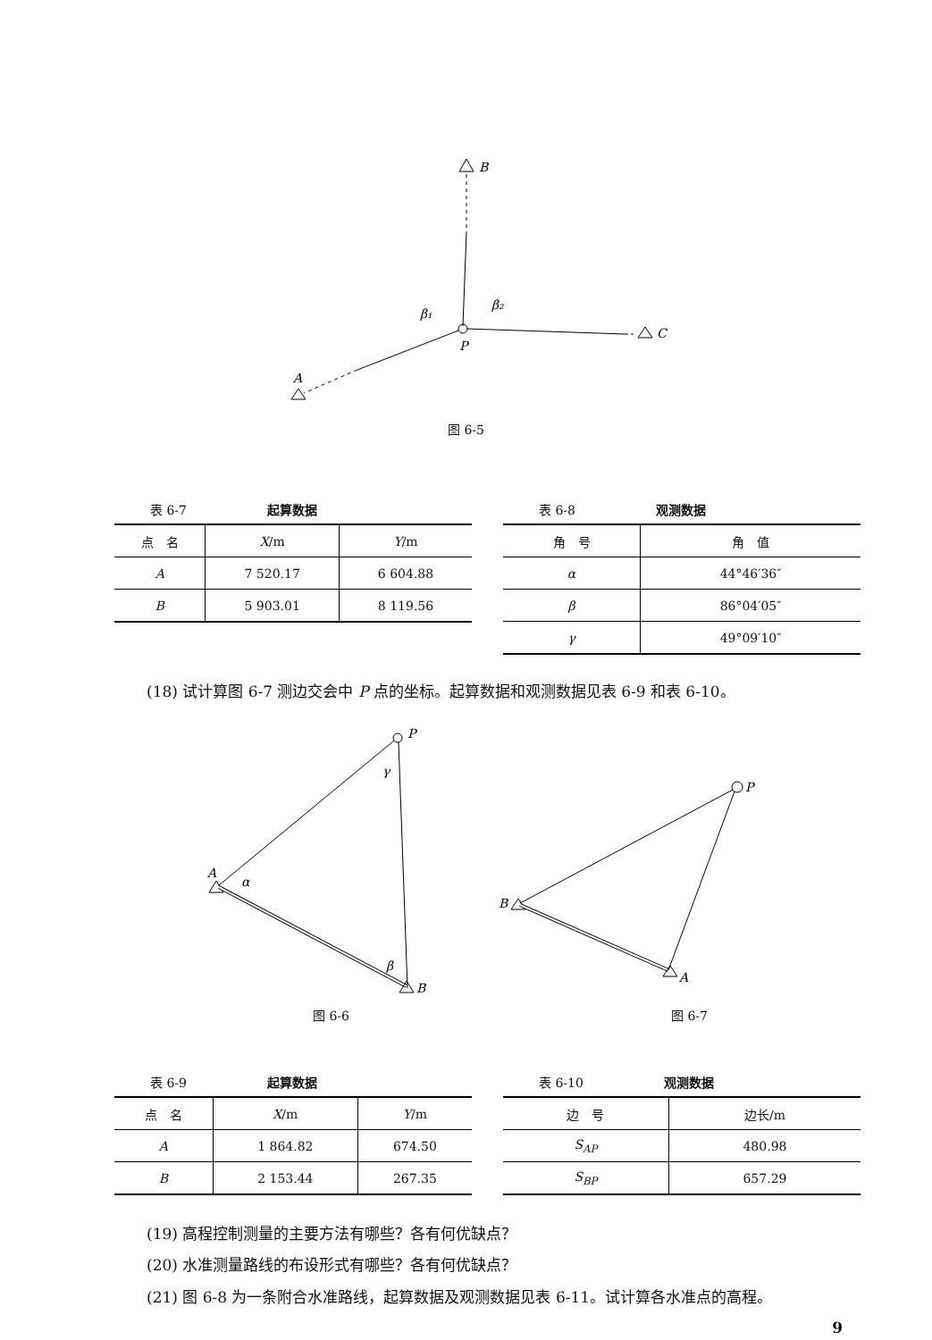B
C
A
β₁
β₂
P
图 6-5
表 6-7 起算数据
| 点 名 | X /m | Y /m |
| --- | --- | --- |
| A | 7 520.17 | 6 604.88 |
| B | 5 903.01 | 8 119.56 |
表 6-8 观测数据
| 角 号 | 角 值 |
| --- | --- |
| α | 44°46′36″ |
| β | 86°04′05″ |
| γ | 49°09′10″ |
(18) 试计算图 6-7 测边交会中 P 点的坐标。起算数据和观测数据见表 6-9 和表 6-10。
A
α
P
γ
B
β
P
B
A
图 6-6 图 6-7
表 6-9 起算数据
| 点 名 | X /m | Y /m |
| --- | --- | --- |
| A | 1 864.82 | 674.50 |
| B | 2 153.44 | 267.35 |
表 6-10 观测数据
| 边 号 | 边长/m |
| --- | --- |
| S<sub>AP</sub> | 480.98 |
| S<sub>BP</sub> | 657.29 |
(19) 高程控制测量的主要方法有哪些？各有何优缺点？
(20) 水准测量路线的布设形式有哪些？各有何优缺点？
(21) 图 6-8 为一条附合水准路线，起算数据及观测数据见表 6-11。试计算各水准点的高程。
9